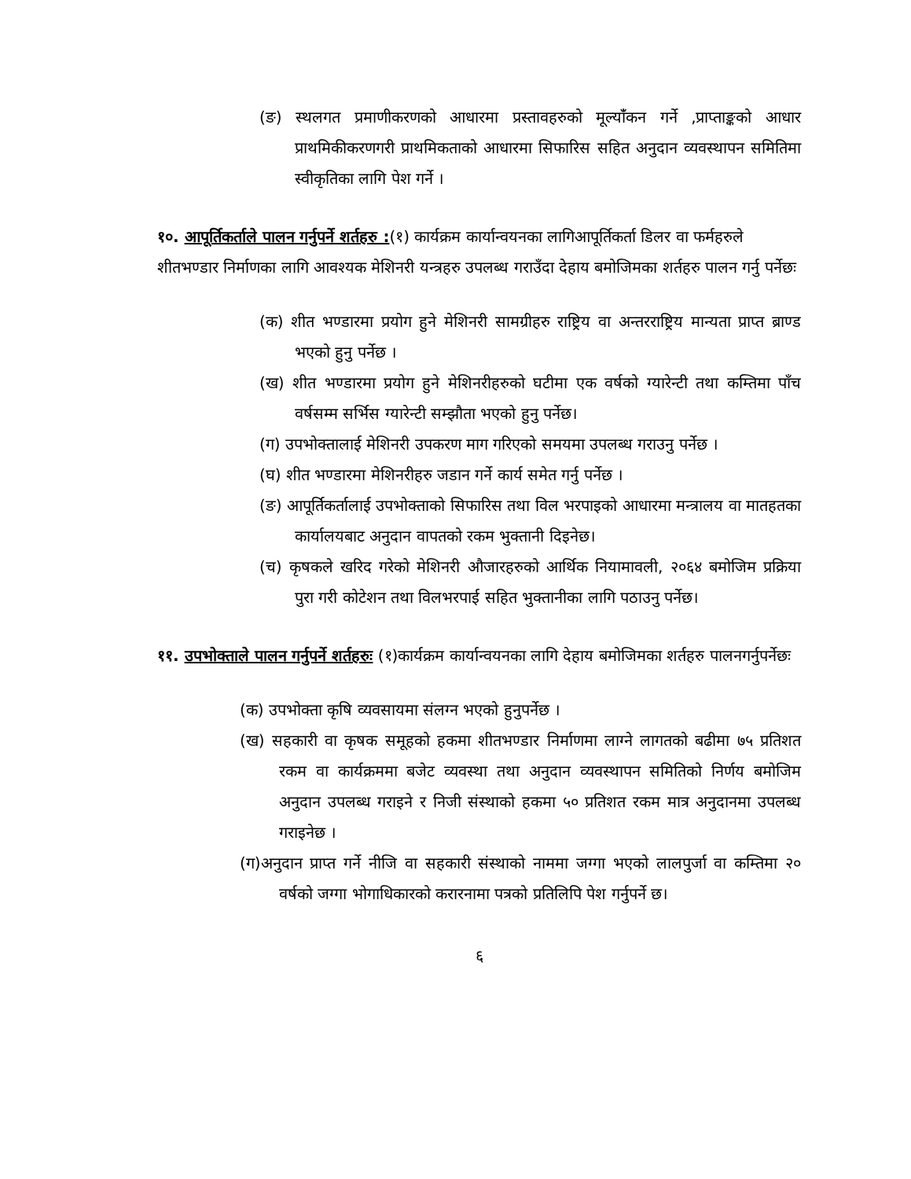(ङ) स्थलगत प्रमाणीकरणको आधारमा प्रस्तावहरुको मूल्यांँकन गर्ने ,प्राप्ताङ्कको आधार प्राथमिकीकरणगरी प्राथमिकताको आधारमा सिफारिस सहित अनुदान व्यवस्थापन समितिमा स्वीकृतिका लागि पेश गर्ने ।
१०. आपूर्तिकर्ताले पालन गर्नुपर्ने शर्तहरु :(१) कार्यक्रम कार्यान्वयनका लागिआपूर्तिकर्ता डिलर वा फर्महरुले शीतभण्डार निर्माणका लागि आवश्यक मेशिनरी यन्त्रहरु उपलब्ध गराउँदा देहाय बमोजिमका शर्तहरु पालन गर्नु पर्नेछः
(क) शीत भण्डारमा प्रयोग हुने मेशिनरी सामग्रीहरु राष्ट्रिय वा अन्तरराष्ट्रिय मान्यता प्राप्त ब्राण्ड भएको हुनु पर्नेछ ।
(ख) शीत भण्डारमा प्रयोग हुने मेशिनरीहरुको घटीमा एक वर्षको ग्यारेन्टी तथा कम्तिमा पाँच वर्षसम्म सर्भिस ग्यारेन्टी सम्झौता भएको हुनु पर्नेछ।
(ग) उपभोक्तालाई मेशिनरी उपकरण माग गरिएको समयमा उपलब्ध गराउनु पर्नेछ ।
(घ) शीत भण्डारमा मेशिनरीहरु जडान गर्ने कार्य समेत गर्नु पर्नेछ ।
(ङ) आपूर्तिकर्तालाई उपभोक्ताको सिफारिस तथा विल भरपाइको आधारमा मन्त्रालय वा मातहतका कार्यालयबाट अनुदान वापतको रकम भुक्तानी दिइनेछ।
(च) कृषकले खरिद गरेको मेशिनरी औजारहरुको आर्थिक नियामावली, २०६४ बमोजिम प्रक्रिया पुरा गरी कोटेशन तथा विलभरपाई सहित भुक्तानीका लागि पठाउनु पर्नेछ।
११. उपभोक्ताले पालन गर्नुपर्ने शर्तहरुः (१)कार्यक्रम कार्यान्वयनका लागि देहाय बमोजिमका शर्तहरु पालनगर्नुपर्नेछः
(क) उपभोक्ता कृषि व्यवसायमा संलग्न भएको हुनुपर्नेछ ।
(ख) सहकारी वा कृषक समूहको हकमा शीतभण्डार निर्माणमा लाग्ने लागतको बढीमा ७५ प्रतिशत रकम वा कार्यक्रममा बजेट व्यवस्था तथा अनुदान व्यवस्थापन समितिको निर्णय बमोजिम अनुदान उपलब्ध गराइने र निजी संस्थाको हकमा ५० प्रतिशत रकम मात्र अनुदानमा उपलब्ध गराइनेछ ।
(ग)अनुदान प्राप्त गर्ने नीजि वा सहकारी संस्थाको नाममा जग्गा भएको लालपुर्जा वा कम्तिमा २० वर्षको जग्गा भोगाधिकारको करारनामा पत्रको प्रतिलिपि पेश गर्नुपर्ने छ।
६